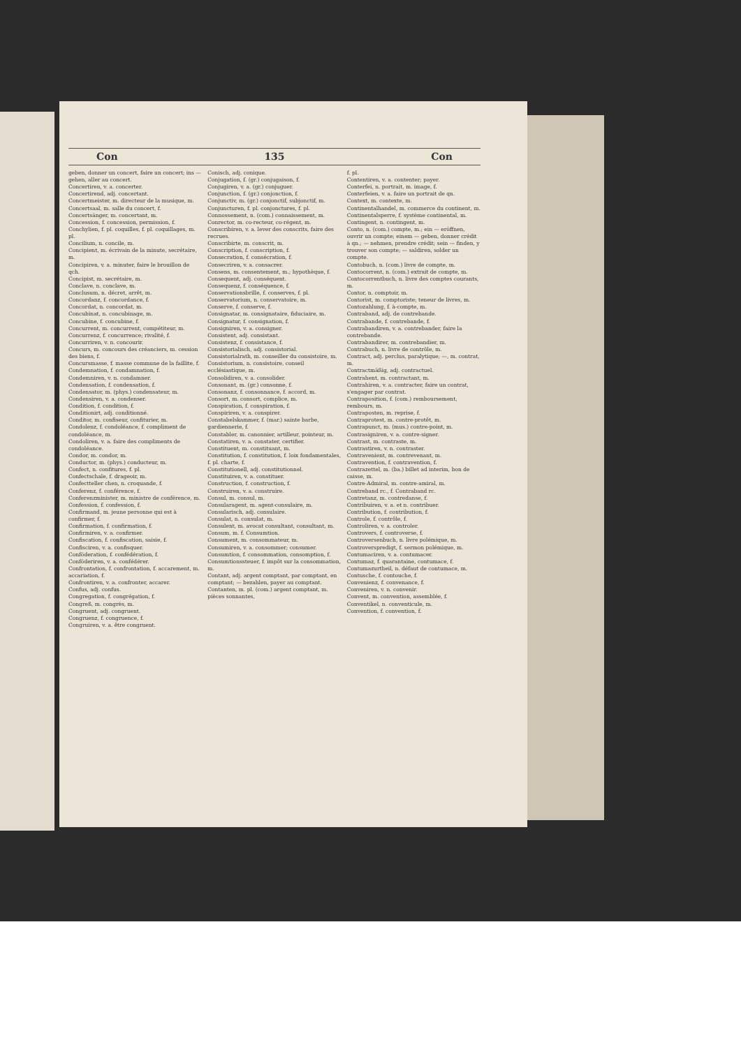Con 135 Con
geben, donner un concert, faire un concert; ins — gehen, aller au concert.
Concertiren, v. a. concerter.
Concertirend, adj. concertant.
Concertmeister, m. directeur de la musique, m.
Concertsaal, m. salle du concert, f.
Concertsänger, m. concertant, m.
Concession, f. concession, permission, f.
Conchylien, f. pl. coquilles, f. pl. coquillages, m. pl.
Concilium, n. concile, m.
Concipient, m. écrivain de la minute, secrétaire, m.
Concipiren, v. a. minuter, faire le brouillon de qch.
Concipist, m. secrétaire, m.
Conclave, n. conclave, m.
Conclusum, n. décret, arrêt, m.
Concordanz, f. concordance, f.
Concordat, n. concordat, m.
Concubinat, n. concubinage, m.
Concubine, f. concubine, f.
Concurrent, m. concurrent, compétiteur, m.
Concurrenz, f. concurrence; rivalité, f.
Concurriren, v. n. concourir.
Concurs, m. concours des créanciers, m. cession des biens, f.
Concursmasse, f. masse commune de la faillite, f.
Condemnation, f. condamnation, f.
Condemniren, v. n. condamner.
Condensation, f. condensation, f.
Condensator, m. (phys.) condensateur, m.
Condensiren, v. a. condenser.
Condition, f. condition, f.
Conditionirt, adj. conditionné.
Conditor, m. confiseur, confiturier, m.
Condolenz, f. condoléance, f. compliment de condoléance, m.
Condoliren, v. a. faire des compliments de condoléance.
Condor, m. condor, m.
Conductor, m. (phys.) conducteur, m.
Confect, n. confitures, f. pl.
Confectschale, f. drageoir, m.
Confectteller chen, n. croquande, f.
Conferenz, f. conférence, f.
Conferenzminister, m. ministre de conférence, m.
Confession, f. confession, f.
Confirmand, m. jeune personne qui est à confirmer, f.
Confirmation, f. confirmation, f.
Confirmiren, v. a. confirmer.
Confiscation, f. confiscation, saisie, f.
Confisciren, v. a. confisquer.
Conföderation, f. confédération, f.
Conföderiren, v. a. confédérer.
Confrontation, f. confrontation, f. accarement, m. accariation, f.
Confrontiren, v. a. confronter, accarer.
Confus, adj. confus.
Congregation, f. congrégation, f.
Congreß, m. congrès, m.
Congruent, adj. congruent.
Congruenz, f. congruence, f.
Congruiren, v. a. être congruent.
Conisch, adj. conique.
Conjugation, f. (gr.) conjugaison, f.
Conjugiren, v. a. (gr.) conjuguer.
Conjunction, f. (gr.) conjonction, f.
Conjunctiv, m. (gr.) conjonctif, subjonctif, m.
Conjuncturen, f. pl. conjonctures, f. pl.
Connossement, n. (com.) connaissement, m.
Conrector, m. co-recteur, co-régent, m.
Conscribiren, v. a. lever des conscrits, faire des recrues.
Conscribirte, m. conscrit, m.
Conscription, f. conscription, f.
Consecration, f. consécration, f.
Consecriren, v. a. consacrer.
Consens, m. consentement, m.; hypothèque, f.
Consequent, adj. conséquent.
Consequenz, f. conséquence, f.
Conservationsbrille, f. conserves, f. pl.
Conservatorium, n. conservatoire, m.
Conserve, f. conserve, f.
Consignatar, m. consignataire, fiduciaire, m.
Consignatur, f. consignation, f.
Consigniren, v. a. consigner.
Consistent, adj. consistant.
Consistenz, f. consistance, f.
Consistorialisch, adj. consistorial.
Consistorialrath, m. conseiller du consistoire, m.
Consistorium, n. consistoire, conseil ecclésiastique, m.
Consolidiren, v. a. consolider.
Consonant, m. (gr.) consonne, f.
Consonanz, f. consonnance, f. accord, m.
Consort, m. consort, complice, m.
Conspiration, f. conspiration, f.
Conspiriren, v. a. conspirer.
Constabelskammer, f. (mar.) sainte barbe, gardiennerie, f.
Constabler, m. canonnier, artilleur, pointeur, m.
Constatiren, v. a. constater, certifier.
Constituent, m. constituant, m.
Constitution, f. constitution, f. loix fondamentales, f. pl. charte, f.
Constitutionell, adj. constitutionnel.
Constituiren, v. a. constituer.
Construction, f. construction, f.
Construiren, v. a. construire.
Consul, m. consul, m.
Consularagent, m. agent-consulaire, m.
Consularisch, adj. consulaire.
Consulat, n. consulat, m.
Consulent, m. avocat consultant, consultant, m.
Consum, m. f. Consumtion.
Consument, m. consommateur, m.
Consumiren, v. a. consommer; consumer.
Consumtion, f. consommation, consomption, f.
Consumtionssteuer, f. impôt sur la consommation, m.
Contant, adj. argent comptant, par comptant, en comptant; — bezahlen, payer au comptant.
Contanten, m. pl. (com.) argent comptant, m. pièces sonnantes,
f. pl.
Contentiren, v. a. contenter; payer.
Conterfei, n. portrait, m. image, f.
Conterfeien, v. a. faire un portrait de qn.
Context, m. contexte, m.
Continentalhandel, m. commerce du continent, m.
Continentalsperre, f. système continental, m.
Contingent, n. contingent, m.
Conto, n. (com.) compte, m.; ein — eröffnen, ouvrir un compte; einem — geben, donner crédit à qn.; — nehmen, prendre crédit; sein — finden, y trouver son compte; — saldiren, solder un compte.
Contobuch, n. (com.) livre de compte, m.
Contocorrent, n. (com.) extrait de compte, m.
Contocorrentbuch, n. livre des comptes courants, m.
Contor, n. comptoir, m.
Contorist, m. comptoriste; teneur de livres, m.
Contozahlung, f. à-compte, m.
Contraband, adj. de contrebande.
Contrabande, f. contrebande, f.
Contrabandiren, v. a. contrebander, faire la contrebande.
Contrabandirer, m. contrebandier, m.
Contrabuch, n. livre de contrôle, m.
Contract, adj. perclus, paralytique; —, m. contrat, m.
Contractmäßig, adj. contractuel.
Contrahent, m. contractant, m.
Contrahiren, v. a. contracter, faire un contrat, s'engager par contrat.
Contraposition, f. (com.) remboursement, rembours, m.
Contraposten, m. reprise, f.
Contraprotest, m. contre-protêt, m.
Contrapunct, m. (mus.) contre-point, m.
Contrasigniren, v. a. contre-signer.
Contrast, m. contraste, m.
Contrastiren, v. n. contraster.
Contravenient, m. contrevenant, m.
Contravention, f. contravention, f.
Contrazettel, m. (ba.) billet ad interim, bon de caisse, m.
Contre-Admiral, m. contre-amiral, m.
Contreband rc., f. Contraband rc.
Contretanz, m. contredanse, f.
Contribuiren, v. a. et n. contribuer.
Contribution, f. contribution, f.
Controle, f. contrôle, f.
Controliren, v. a. controler.
Controvers, f. controverse, f.
Controversenbuch, n. livre polémique, m.
Controverspredigt, f. sermon polémique, m.
Contumaciren, v. a. contumacer.
Contumaz, f. quarantaine, contumace, f.
Contumazurtheil, n. défaut de contumace, m.
Contusche, f. contouche, f.
Convenienz, f. convenance, f.
Conveniren, v. n. convenir.
Convent, m. convention, assemblée, f.
Conventikel, n. conventicule, m.
Convention, f. convention, f.